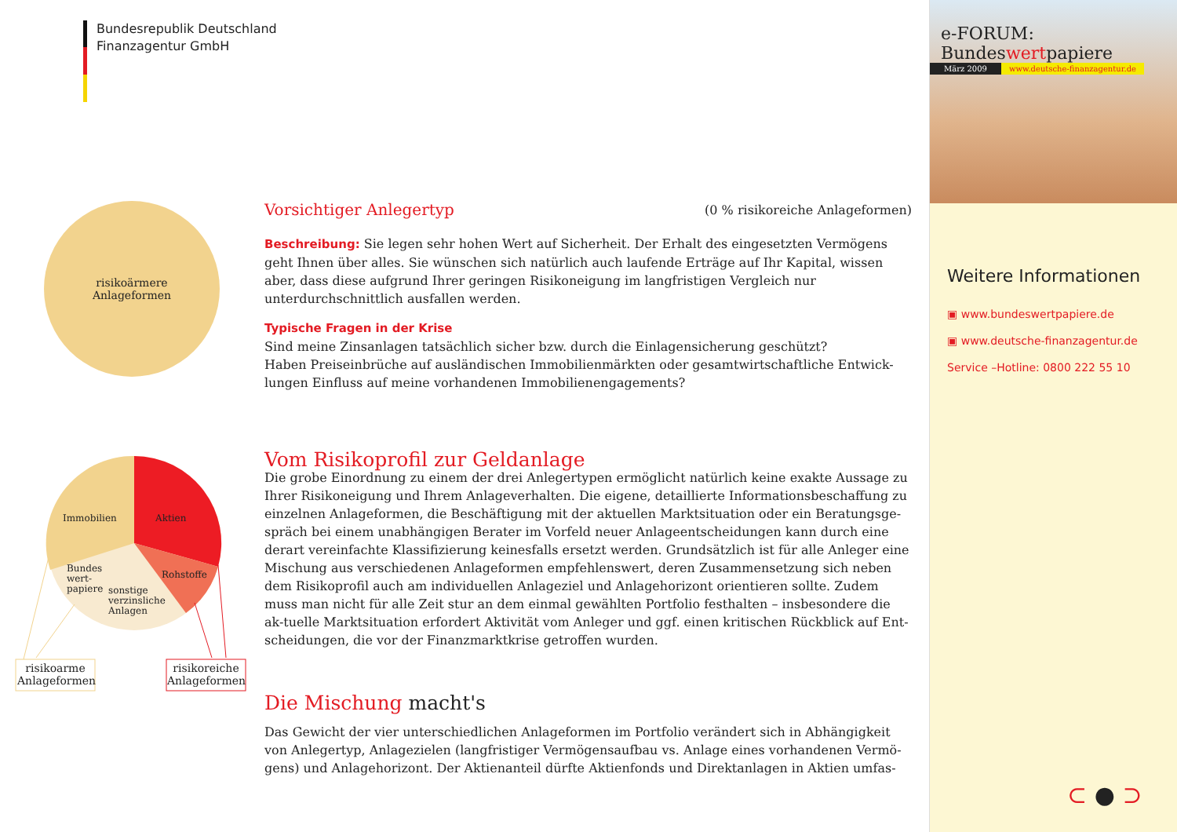Bundesrepublik Deutschland
Finanzagentur GmbH
risikoärmere
Anlageformen
Immobilien Aktien
Rohstoffe
Bundes
wert-
papiere
sonstige
verzinsliche
Anlagen
risikoarme Anlageformen
risikoreiche Anlageformen
Vorsichtiger Anlegertyp
(0 % risikoreiche Anlageformen)
Beschreibung: Sie legen sehr hohen Wert auf Sicherheit. Der Erhalt des eingesetzten Vermögens geht Ihnen über alles. Sie wünschen sich natürlich auch laufende Erträge auf Ihr Kapital, wissen aber, dass diese aufgrund Ihrer geringen Risikoneigung im langfristigen Vergleich nur unterdurchschnittlich ausfallen werden.
Typische Fragen in der Krise
Sind meine Zinsanlagen tatsächlich sicher bzw. durch die Einlagensicherung geschützt?
Haben Preiseinbrüche auf ausländischen Immobilienmärkten oder gesamtwirtschaftliche Entwick-lungen Einfluss auf meine vorhandenen Immobilienengagements?
Vom Risikoprofil zur Geldanlage
Die grobe Einordnung zu einem der drei Anlegertypen ermöglicht natürlich keine exakte Aussage zu Ihrer Risikoneigung und Ihrem Anlageverhalten. Die eigene, detaillierte Informationsbeschaffung zu einzelnen Anlageformen, die Beschäftigung mit der aktuellen Marktsituation oder ein Beratungsge-spräch bei einem unabhängigen Berater im Vorfeld neuer Anlageentscheidungen kann durch eine derart vereinfachte Klassifizierung keinesfalls ersetzt werden. Grundsätzlich ist für alle Anleger eine Mischung aus verschiedenen Anlageformen empfehlenswert, deren Zusammensetzung sich neben dem Risikoprofil auch am individuellen Anlageziel und Anlagehorizont orientieren sollte. Zudem muss man nicht für alle Zeit stur an dem einmal gewählten Portfolio festhalten – insbesondere die ak-tuelle Marktsituation erfordert Aktivität vom Anleger und ggf. einen kritischen Rückblick auf Ent-scheidungen, die vor der Finanzmarktkrise getroffen wurden.
Die Mischung macht's
Das Gewicht der vier unterschiedlichen Anlageformen im Portfolio verändert sich in Abhängigkeit von Anlegertyp, Anlagezielen (langfristiger Vermögensaufbau vs. Anlage eines vorhandenen Vermö-gens) und Anlagehorizont. Der Aktienanteil dürfte Aktienfonds und Direktanlagen in Aktien umfas-
e-FORUM: Bundeswertpapiere
März 2009 www.deutsche-finanzagentur.de
Weitere Informationen
▣ www.bundeswertpapiere.de
▣ www.deutsche-finanzagentur.de
Service –Hotline: 0800 222 55 10
⊂ ● ⊃